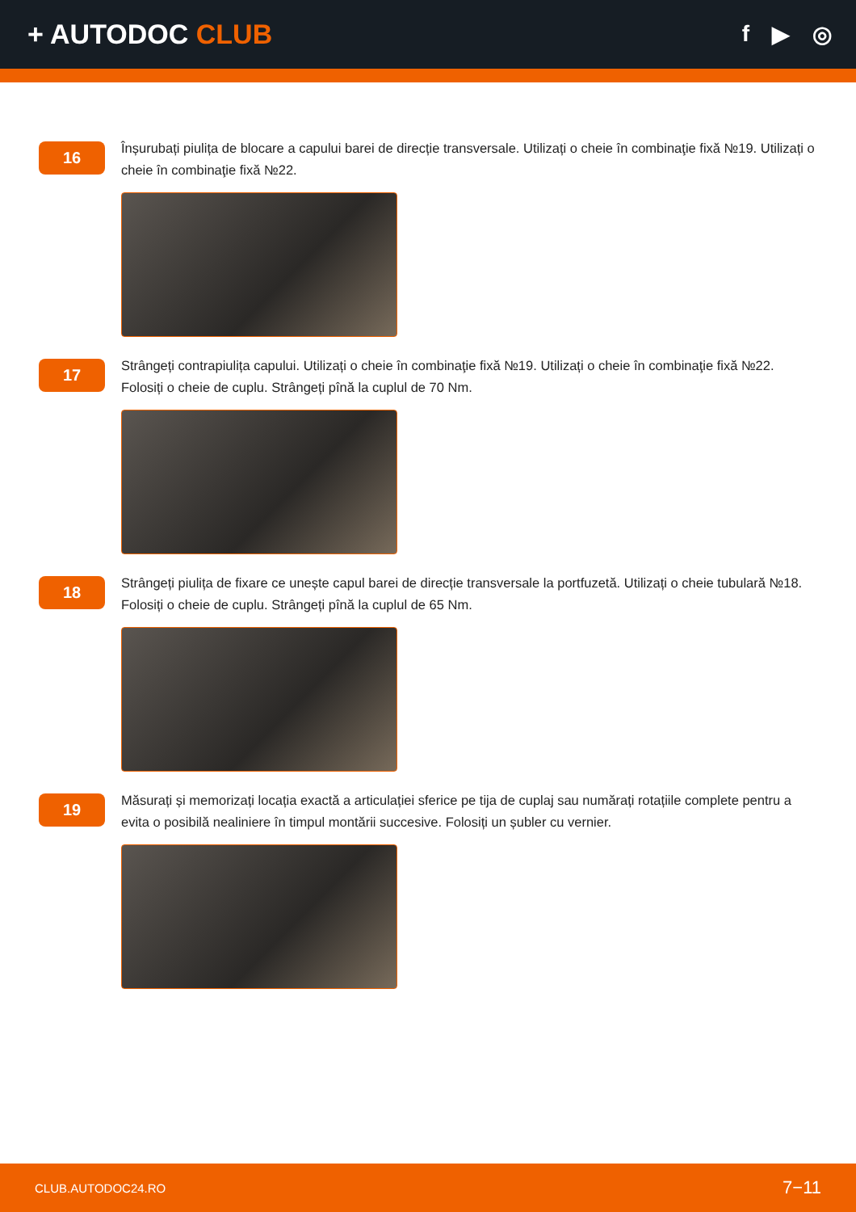+ AUTODOC CLUB
f ▶ ◎
16
Înșurubați piulița de blocare a capului barei de direcție transversale. Utilizați o cheie în combinaţie fixă №19. Utilizați o cheie în combinaţie fixă №22.
17
Strângeți contrapiulița capului. Utilizați o cheie în combinaţie fixă №19. Utilizați o cheie în combinaţie fixă №22. Folosiți o cheie de cuplu. Strângeți pînă la cuplul de 70 Nm.
18
Strângeți piulița de fixare ce unește capul barei de direcție transversale la portfuzetă. Utilizați o cheie tubulară №18. Folosiți o cheie de cuplu. Strângeți pînă la cuplul de 65 Nm.
19
Măsurați și memorizați locația exactă a articulației sferice pe tija de cuplaj sau numărați rotațiile complete pentru a evita o posibilă nealiniere în timpul montării succesive. Folosiți un șubler cu vernier.
CLUB.AUTODOC24.RO 7−11